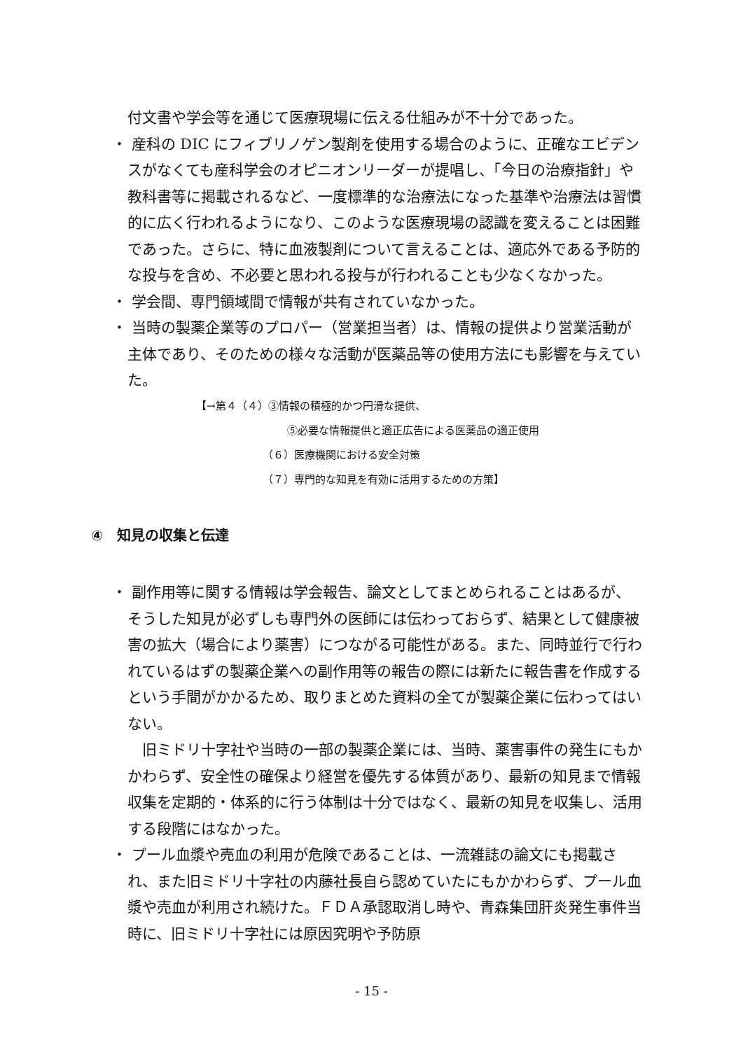付文書や学会等を通じて医療現場に伝える仕組みが不十分であった。
・ 産科の DIC にフィブリノゲン製剤を使用する場合のように、正確なエビデンスがなくても産科学会のオピニオンリーダーが提唱し、「今日の治療指針」や教科書等に掲載されるなど、一度標準的な治療法になった基準や治療法は習慣的に広く行われるようになり、このような医療現場の認識を変えることは困難であった。さらに、特に血液製剤について言えることは、適応外である予防的な投与を含め、不必要と思われる投与が行われることも少なくなかった。
・ 学会間、専門領域間で情報が共有されていなかった。
・ 当時の製薬企業等のプロパー（営業担当者）は、情報の提供より営業活動が主体であり、そのための様々な活動が医薬品等の使用方法にも影響を与えていた。
【→第４（４）③情報の積極的かつ円滑な提供、
⑤必要な情報提供と適正広告による医薬品の適正使用
（６）医療機関における安全対策
（７）専門的な知見を有効に活用するための方策】
④　知見の収集と伝達
・ 副作用等に関する情報は学会報告、論文としてまとめられることはあるが、そうした知見が必ずしも専門外の医師には伝わっておらず、結果として健康被害の拡大（場合により薬害）につながる可能性がある。また、同時並行で行われているはずの製薬企業への副作用等の報告の際には新たに報告書を作成するという手間がかかるため、取りまとめた資料の全てが製薬企業に伝わってはいない。
　旧ミドリ十字社や当時の一部の製薬企業には、当時、薬害事件の発生にもかかわらず、安全性の確保より経営を優先する体質があり、最新の知見まで情報収集を定期的・体系的に行う体制は十分ではなく、最新の知見を収集し、活用する段階にはなかった。
・ プール血漿や売血の利用が危険であることは、一流雑誌の論文にも掲載され、また旧ミドリ十字社の内藤社長自ら認めていたにもかかわらず、プール血漿や売血が利用され続けた。ＦＤＡ承認取消し時や、青森集団肝炎発生事件当時に、旧ミドリ十字社には原因究明や予防原
- 15 -